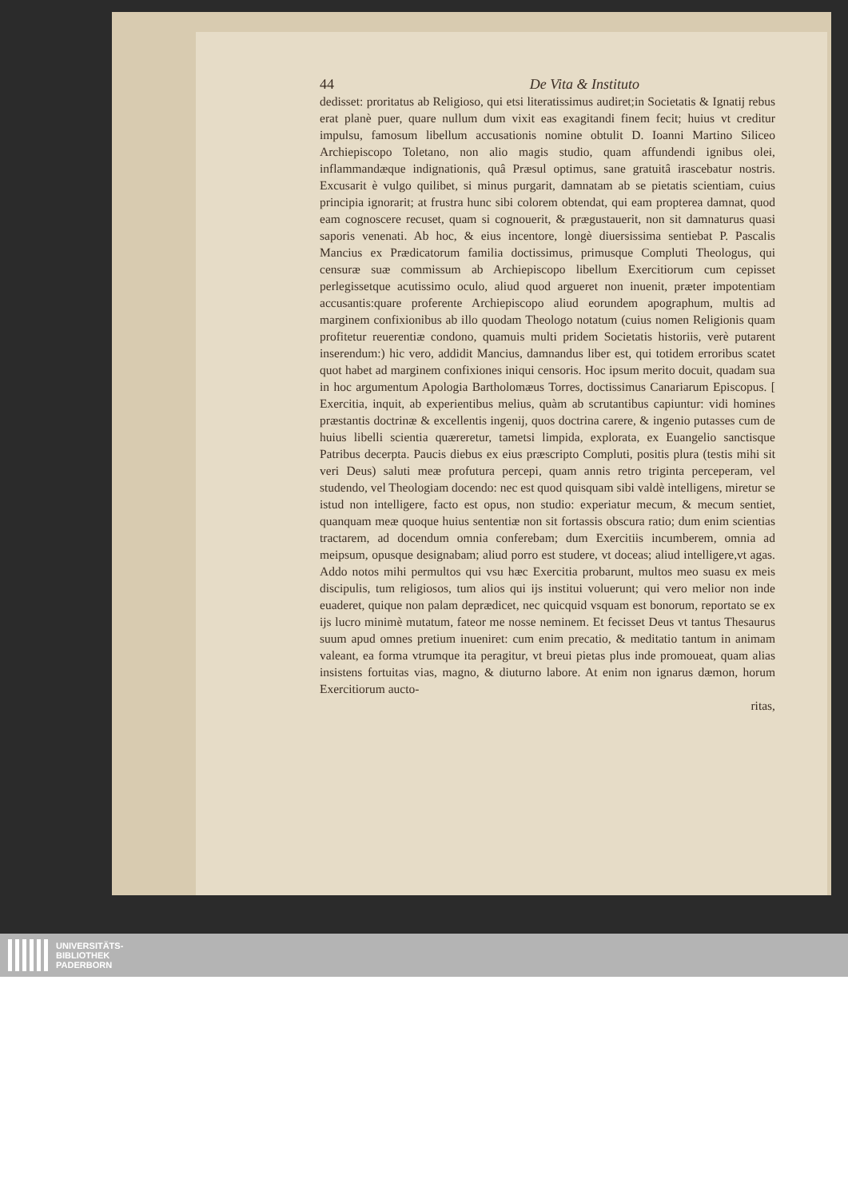44 De Vita & Instituto
dedisset: proritatus ab Religioso, qui etsi literatissimus audiret;in Societatis & Ignatij rebus erat planè puer, quare nullum dum vixit eas exagitandi finem fecit; huius vt creditur impulsu, famosum libellum accusationis nomine obtulit D. Ioanni Martino Siliceo Archiepiscopo Toletano, non alio magis studio, quam affundendi ignibus olei, inflammandæque indignationis, quâ Præsul optimus, sane gratuitâ irascebatur nostris. Excusarit è vulgo quilibet, si minus purgarit, damnatam ab se pietatis scientiam, cuius principia ignorarit; at frustra hunc sibi colorem obtendat, qui eam propterea damnat, quod eam cognoscere recuset, quam si cognouerit, & prægustauerit, non sit damnaturus quasi saporis venenati. Ab hoc, & eius incentore, longè diuersissima sentiebat P. Pascalis Mancius ex Prædicatorum familia doctissimus, primusque Compluti Theologus, qui censuræ suæ commissum ab Archiepiscopo libellum Exercitiorum cum cepisset perlegissetque acutissimo oculo, aliud quod argueret non inuenit, præter impotentiam accusantis:quare proferente Archiepiscopo aliud eorundem apographum, multis ad marginem confixionibus ab illo quodam Theologo notatum (cuius nomen Religionis quam profitetur reuerentiæ condono, quamuis multi pridem Societatis historiis, verè putarent inserendum:) hic vero, addidit Mancius, damnandus liber est, qui totidem erroribus scatet quot habet ad marginem confixiones iniqui censoris. Hoc ipsum merito docuit, quadam sua in hoc argumentum Apologia Bartholomæus Torres, doctissimus Canariarum Episcopus. [ Exercitia, inquit, ab experientibus melius, quàm ab scrutantibus capiuntur: vidi homines præstantis doctrinæ & excellentis ingenij, quos doctrina carere, & ingenio putasses cum de huius libelli scientia quæreretur, tametsi limpida, explorata, ex Euangelio sanctisque Patribus decerpta. Paucis diebus ex eius præscripto Compluti, positis plura (testis mihi sit veri Deus) saluti meæ profutura percepi, quam annis retro triginta perceperam, vel studendo, vel Theologiam docendo: nec est quod quisquam sibi valdè intelligens, miretur se istud non intelligere, facto est opus, non studio: experiatur mecum, & mecum sentiet, quanquam meæ quoque huius sententiæ non sit fortassis obscura ratio; dum enim scientias tractarem, ad docendum omnia conferebam; dum Exercitiis incumberem, omnia ad meipsum, opusque designabam; aliud porro est studere, vt doceas; aliud intelligere,vt agas. Addo notos mihi permultos qui vsu hæc Exercitia probarunt, multos meo suasu ex meis discipulis, tum religiosos, tum alios qui ijs institui voluerunt; qui vero melior non inde euaderet, quique non palam deprædicet, nec quicquid vsquam est bonorum, reportato se ex ijs lucro minimè mutatum, fateor me nosse neminem. Et fecisset Deus vt tantus Thesaurus suum apud omnes pretium inueniret: cum enim precatio, & meditatio tantum in animam valeant, ea forma vtrumque ita peragitur, vt breui pietas plus inde promoueat, quam alias insistens fortuitas vias, magno, & diuturno labore. At enim non ignarus dæmon, horum Exercitiorum aucto-
ritas,
UNIVERSITÄTS-
BIBLIOTHEK
PADERBORN